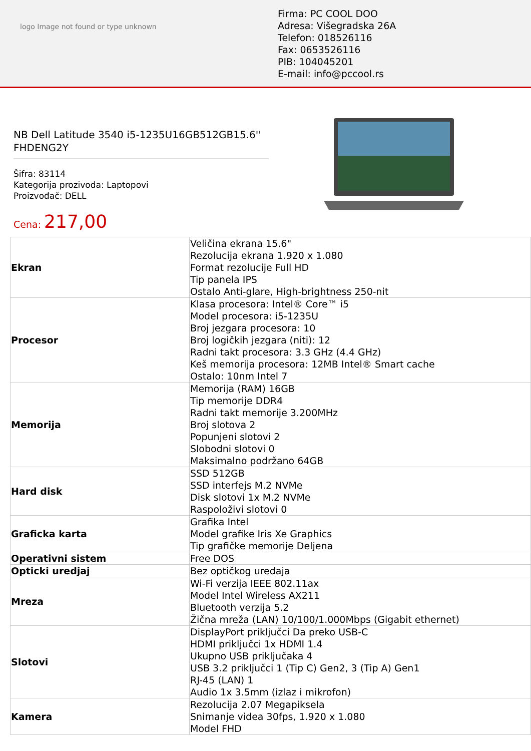logo Image not found or type unknown
Firma: PC COOL DOO
Adresa: Višegradska 26A
Telefon: 018526116
Fax: 0653526116
PIB: 104045201
E-mail: info@pccool.rs
NB Dell Latitude 3540 i5-1235U16GB512GB15.6'' FHDENG2Y
Šifra: 83114
Kategorija prozivoda: Laptopovi
Proizvođač: DELL
Cena: 217,00
| Ekran | Veličina ekrana 15.6" Rezolucija ekrana 1.920 x 1.080 Format rezolucije Full HD Tip panela IPS Ostalo Anti-glare, High-brightness 250-nit |
| Procesor | Klasa procesora: Intel® Core™ i5 Model procesora: i5-1235U Broj jezgara procesora: 10 Broj logičkih jezgara (niti): 12 Radni takt procesora: 3.3 GHz (4.4 GHz) Keš memorija procesora: 12MB Intel® Smart cache Ostalo: 10nm Intel 7 |
| Memorija | Memorija (RAM) 16GB Tip memorije DDR4 Radni takt memorije 3.200MHz Broj slotova 2 Popunjeni slotovi 2 Slobodni slotovi 0 Maksimalno podržano 64GB |
| Hard disk | SSD 512GB SSD interfejs M.2 NVMe Disk slotovi 1x M.2 NVMe Raspoloživi slotovi 0 |
| Graficka karta | Grafika Intel Model grafike Iris Xe Graphics Tip grafičke memorije Deljena |
| Operativni sistem | Free DOS |
| Opticki uredjaj | Bez optičkog uređaja |
| Mreza | Wi-Fi verzija IEEE 802.11ax Model Intel Wireless AX211 Bluetooth verzija 5.2 Žična mreža (LAN) 10/100/1.000Mbps (Gigabit ethernet) |
| Slotovi | DisplayPort priključci Da preko USB-C HDMI priključci 1x HDMI 1.4 Ukupno USB priključaka 4 USB 3.2 priključci 1 (Tip C) Gen2, 3 (Tip A) Gen1 RJ-45 (LAN) 1 Audio 1x 3.5mm (izlaz i mikrofon) |
| Kamera | Rezolucija 2.07 Megapiksela Snimanje videa 30fps, 1.920 x 1.080 Model FHD |